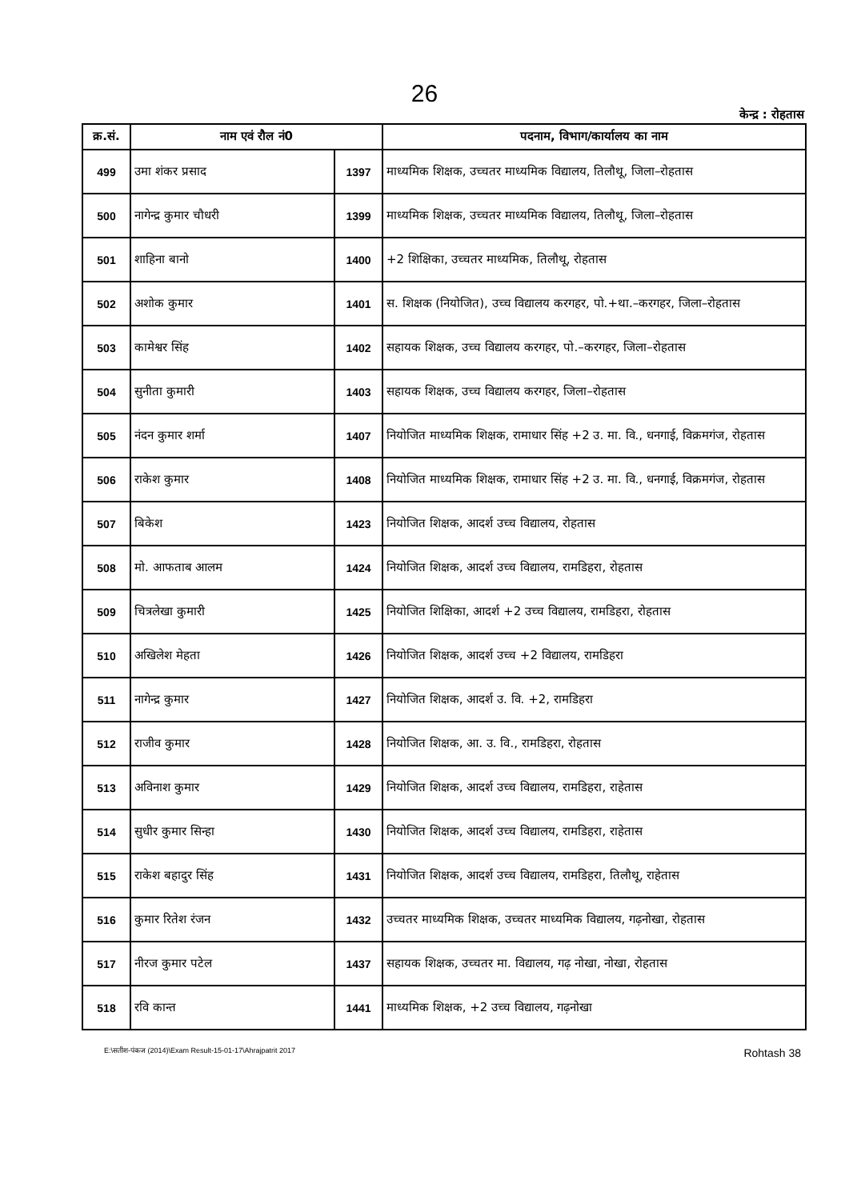26
केन्द्र : रोहतास
| क्र.सं. | नाम एवं रौल नं0 | | पदनाम, विभाग/कार्यालय का नाम |
| --- | --- | --- | --- |
| 499 | उमा शंकर प्रसाद | 1397 | माध्यमिक शिक्षक, उच्चतर माध्यमिक विद्यालय, तिलौथू, जिला–रोहतास |
| 500 | नागेन्द्र कुमार चौधरी | 1399 | माध्यमिक शिक्षक, उच्चतर माध्यमिक विद्यालय, तिलौथू, जिला–रोहतास |
| 501 | शाहिना बानो | 1400 | +2 शिक्षिका, उच्चतर माध्यमिक, तिलौथू, रोहतास |
| 502 | अशोक कुमार | 1401 | स. शिक्षक (नियोजित), उच्च विद्यालय करगहर, पो.+था.–करगहर, जिला–रोहतास |
| 503 | कामेश्वर सिंह | 1402 | सहायक शिक्षक, उच्च विद्यालय करगहर, पो.–करगहर, जिला–रोहतास |
| 504 | सुनीता कुमारी | 1403 | सहायक शिक्षक, उच्च विद्यालय करगहर, जिला–रोहतास |
| 505 | नंदन कुमार शर्मा | 1407 | नियोजित माध्यमिक शिक्षक, रामाधार सिंह +2 उ. मा. वि., धनगाई, विक्रमगंज, रोहतास |
| 506 | राकेश कुमार | 1408 | नियोजित माध्यमिक शिक्षक, रामाधार सिंह +2 उ. मा. वि., धनगाई, विक्रमगंज, रोहतास |
| 507 | बिकेश | 1423 | नियोजित शिक्षक, आदर्श उच्च विद्यालय, रोहतास |
| 508 | मो. आफताब आलम | 1424 | नियोजित शिक्षक, आदर्श उच्च विद्यालय, रामडिहरा, रोहतास |
| 509 | चित्रलेखा कुमारी | 1425 | नियोजित शिक्षिका, आदर्श +2 उच्च विद्यालय, रामडिहरा, रोहतास |
| 510 | अखिलेश मेहता | 1426 | नियोजित शिक्षक, आदर्श उच्च +2 विद्यालय, रामडिहरा |
| 511 | नागेन्द्र कुमार | 1427 | नियोजित शिक्षक, आदर्श उ. वि. +2, रामडिहरा |
| 512 | राजीव कुमार | 1428 | नियोजित शिक्षक, आ. उ. वि., रामडिहरा, रोहतास |
| 513 | अविनाश कुमार | 1429 | नियोजित शिक्षक, आदर्श उच्च विद्यालय, रामडिहरा, राहेतास |
| 514 | सुधीर कुमार सिन्हा | 1430 | नियोजित शिक्षक, आदर्श उच्च विद्यालय, रामडिहरा, राहेतास |
| 515 | राकेश बहादुर सिंह | 1431 | नियोजित शिक्षक, आदर्श उच्च विद्यालय, रामडिहरा, तिलौथू, राहेतास |
| 516 | कुमार रितेश रंजन | 1432 | उच्चतर माध्यमिक शिक्षक, उच्चतर माध्यमिक विद्यालय, गढ़नोखा, रोहतास |
| 517 | नीरज कुमार पटेल | 1437 | सहायक शिक्षक, उच्चतर मा. विद्यालय, गढ़ नोखा, नोखा, रोहतास |
| 518 | रवि कान्त | 1441 | माध्यमिक शिक्षक, +2 उच्च विद्यालय, गढ़नोखा |
E:\सतीश-पंकज (2014)\Exam Result-15-01-17\Ahrajpatrit 2017 Rohtash 38